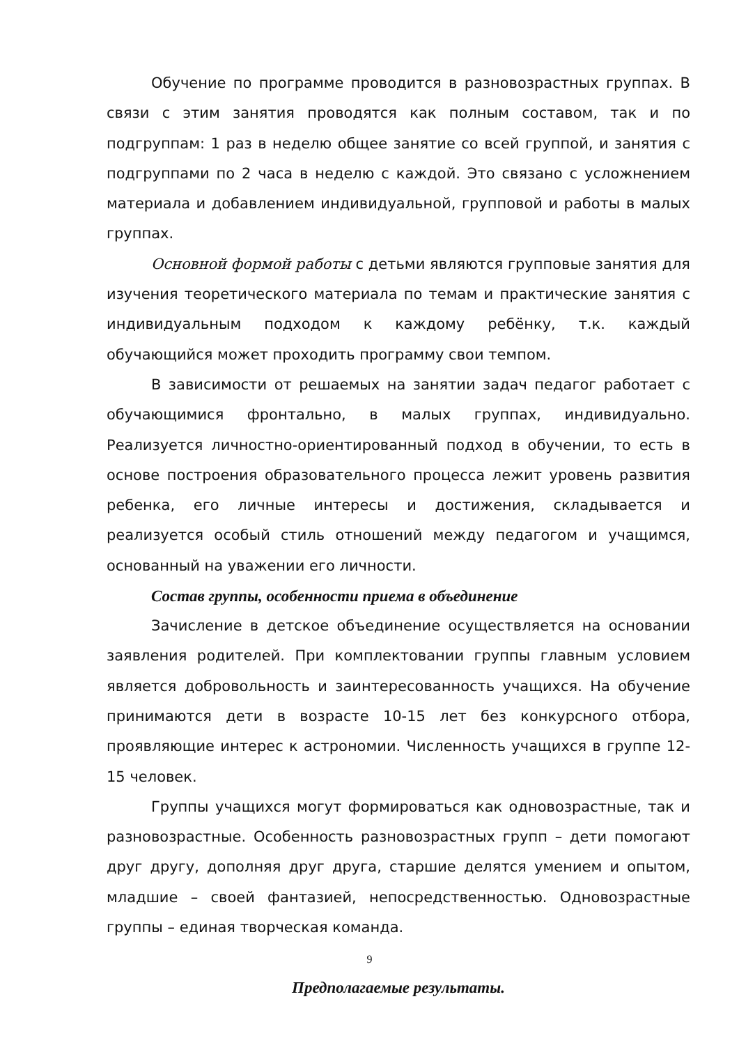Обучение по программе проводится в разновозрастных группах. В связи с этим занятия проводятся как полным составом, так и по подгруппам: 1 раз в неделю общее занятие со всей группой, и занятия с подгруппами по 2 часа в неделю с каждой. Это связано с усложнением материала и добавлением индивидуальной, групповой и работы в малых группах.
Основной формой работы с детьми являются групповые занятия для изучения теоретического материала по темам и практические занятия с индивидуальным подходом к каждому ребёнку, т.к. каждый обучающийся может проходить программу свои темпом.
В зависимости от решаемых на занятии задач педагог работает с обучающимися фронтально, в малых группах, индивидуально. Реализуется личностно-ориентированный подход в обучении, то есть в основе построения образовательного процесса лежит уровень развития ребенка, его личные интересы и достижения, складывается и реализуется особый стиль отношений между педагогом и учащимся, основанный на уважении его личности.
Состав группы, особенности приема в объединение
Зачисление в детское объединение осуществляется на основании заявления родителей. При комплектовании группы главным условием является добровольность и заинтересованность учащихся. На обучение принимаются дети в возрасте 10-15 лет без конкурсного отбора, проявляющие интерес к астрономии. Численность учащихся в группе 12-15 человек.
Группы учащихся могут формироваться как одновозрастные, так и разновозрастные. Особенность разновозрастных групп – дети помогают друг другу, дополняя друг друга, старшие делятся умением и опытом, младшие – своей фантазией, непосредственностью. Одновозрастные группы – единая творческая команда.
Предполагаемые результаты.
9